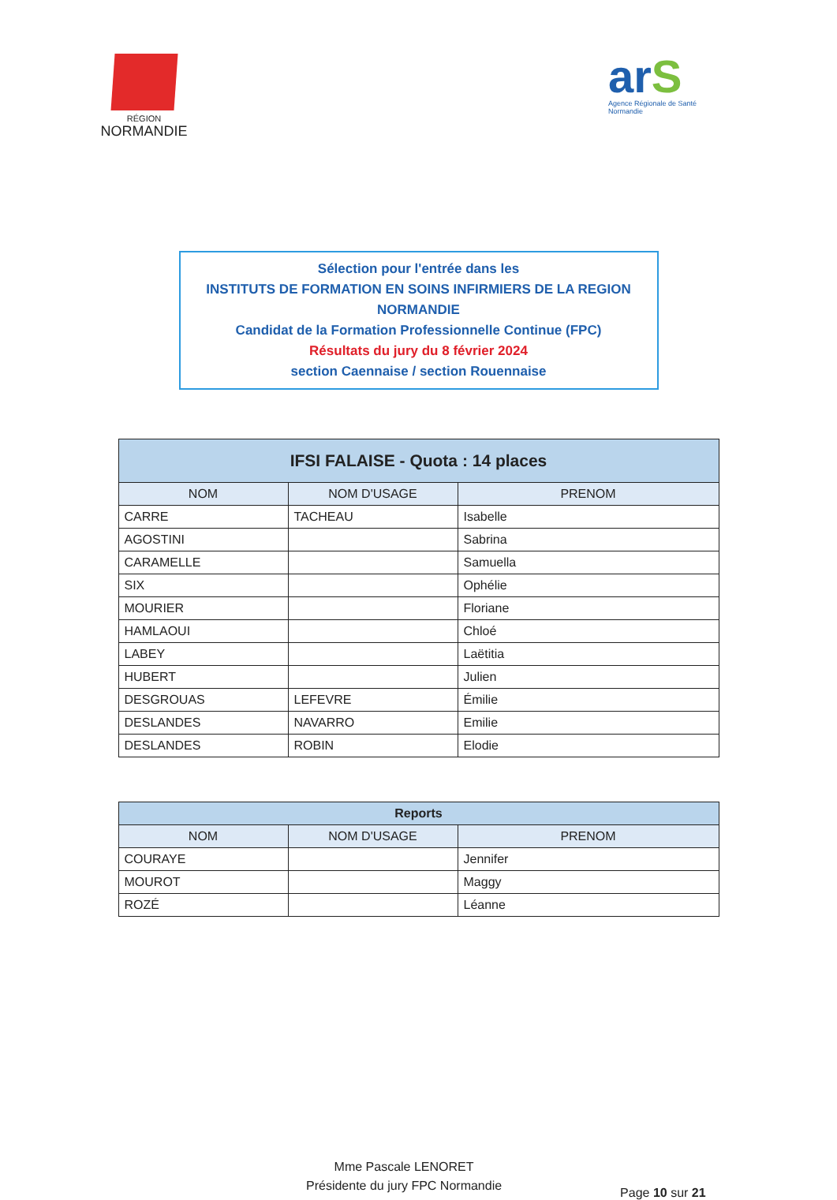RÉGION
NORMANDIE
arS
Agence Régionale de Santé
Normandie
Sélection pour l'entrée dans les
INSTITUTS DE FORMATION EN SOINS INFIRMIERS DE LA REGION NORMANDIE
Candidat de la Formation Professionnelle Continue (FPC)
Résultats du jury du 8 février 2024
section Caennaise / section Rouennaise
| IFSI FALAISE - Quota : 14 places | | |
| --- | --- | --- |
| NOM | NOM D'USAGE | PRENOM |
| CARRE | TACHEAU | Isabelle |
| AGOSTINI | | Sabrina |
| CARAMELLE | | Samuella |
| SIX | | Ophélie |
| MOURIER | | Floriane |
| HAMLAOUI | | Chloé |
| LABEY | | Laëtitia |
| HUBERT | | Julien |
| DESGROUAS | LEFEVRE | Émilie |
| DESLANDES | NAVARRO | Emilie |
| DESLANDES | ROBIN | Elodie |
| Reports | | |
| --- | --- | --- |
| NOM | NOM D'USAGE | PRENOM |
| COURAYE | | Jennifer |
| MOUROT | | Maggy |
| ROZÉ | | Léanne |
Mme Pascale LENORET
Présidente du jury FPC Normandie
Page 10 sur 21